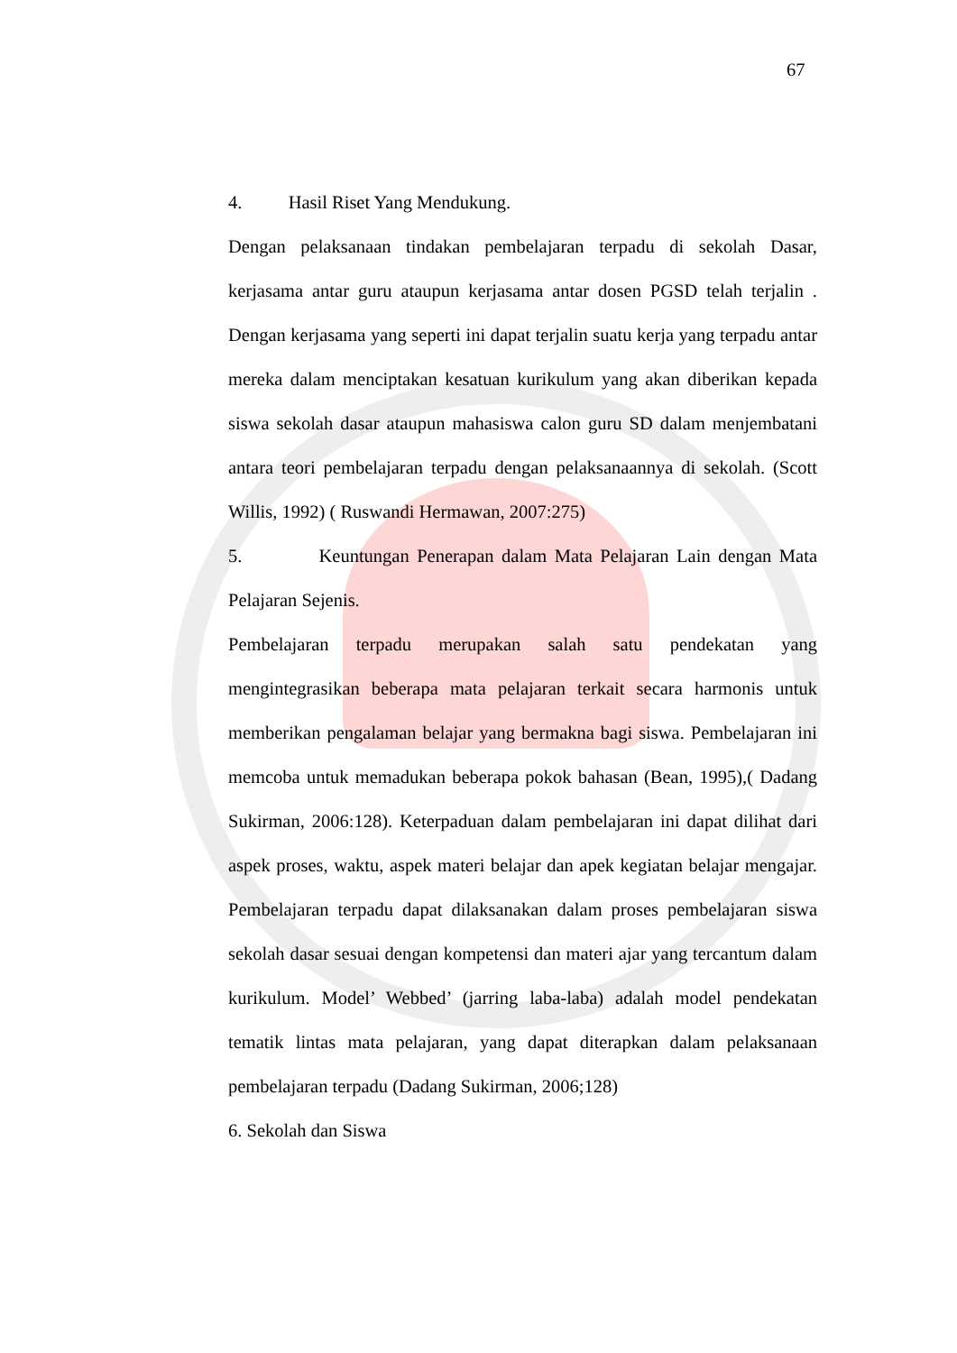67
4. Hasil Riset Yang Mendukung.
Dengan pelaksanaan tindakan pembelajaran terpadu di sekolah Dasar, kerjasama antar guru ataupun kerjasama antar dosen PGSD telah terjalin . Dengan kerjasama yang seperti ini dapat terjalin suatu kerja yang terpadu antar mereka dalam menciptakan kesatuan kurikulum yang akan diberikan kepada siswa sekolah dasar ataupun mahasiswa calon guru SD dalam menjembatani antara teori pembelajaran terpadu dengan pelaksanaannya di sekolah. (Scott Willis, 1992) ( Ruswandi Hermawan, 2007:275)
5. Keuntungan Penerapan dalam Mata Pelajaran Lain dengan Mata Pelajaran Sejenis.
Pembelajaran terpadu merupakan salah satu pendekatan yang mengintegrasikan beberapa mata pelajaran terkait secara harmonis untuk memberikan pengalaman belajar yang bermakna bagi siswa. Pembelajaran ini memcoba untuk memadukan beberapa pokok bahasan (Bean, 1995),( Dadang Sukirman, 2006:128). Keterpaduan dalam pembelajaran ini dapat dilihat dari aspek proses, waktu, aspek materi belajar dan apek kegiatan belajar mengajar. Pembelajaran terpadu dapat dilaksanakan dalam proses pembelajaran siswa sekolah dasar sesuai dengan kompetensi dan materi ajar yang tercantum dalam kurikulum. Model’ Webbed’ (jarring laba-laba) adalah model pendekatan tematik lintas mata pelajaran, yang dapat diterapkan dalam pelaksanaan pembelajaran terpadu (Dadang Sukirman, 2006;128)
6. Sekolah dan Siswa